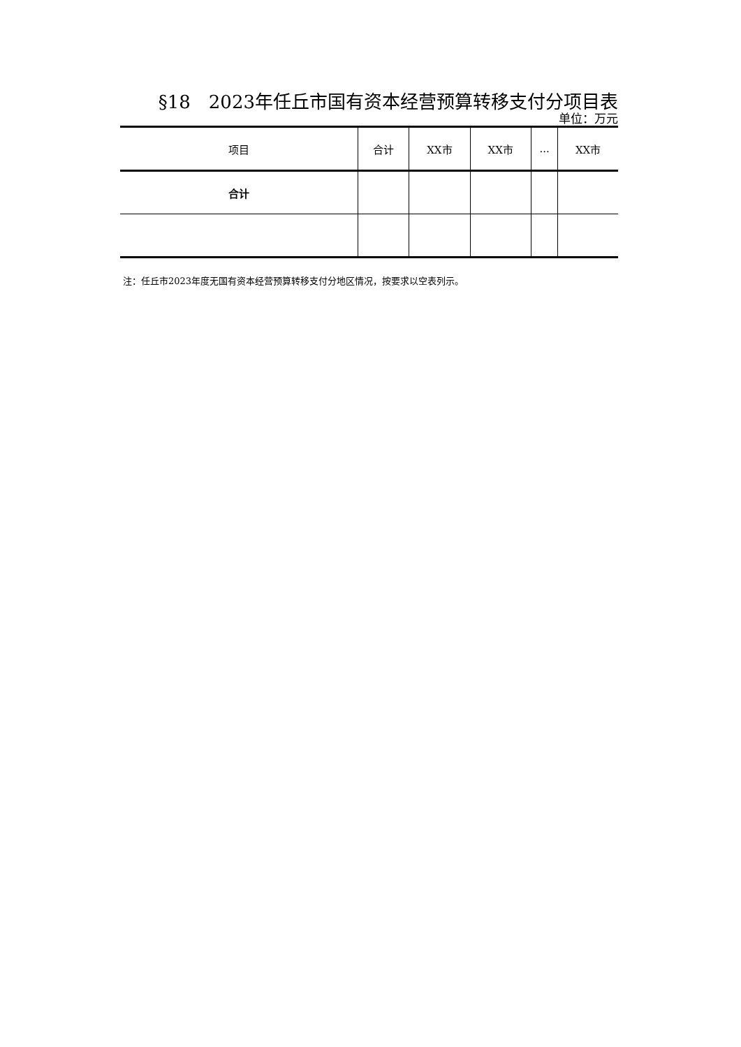§18　2023年任丘市国有资本经营预算转移支付分项目表
单位：万元
| 项目 | 合计 | XX市 | XX市 | ... | XX市 |
| --- | --- | --- | --- | --- | --- |
| 合计 | | | | | |
注：任丘市2023年度无国有资本经营预算转移支付分地区情况，按要求以空表列示。